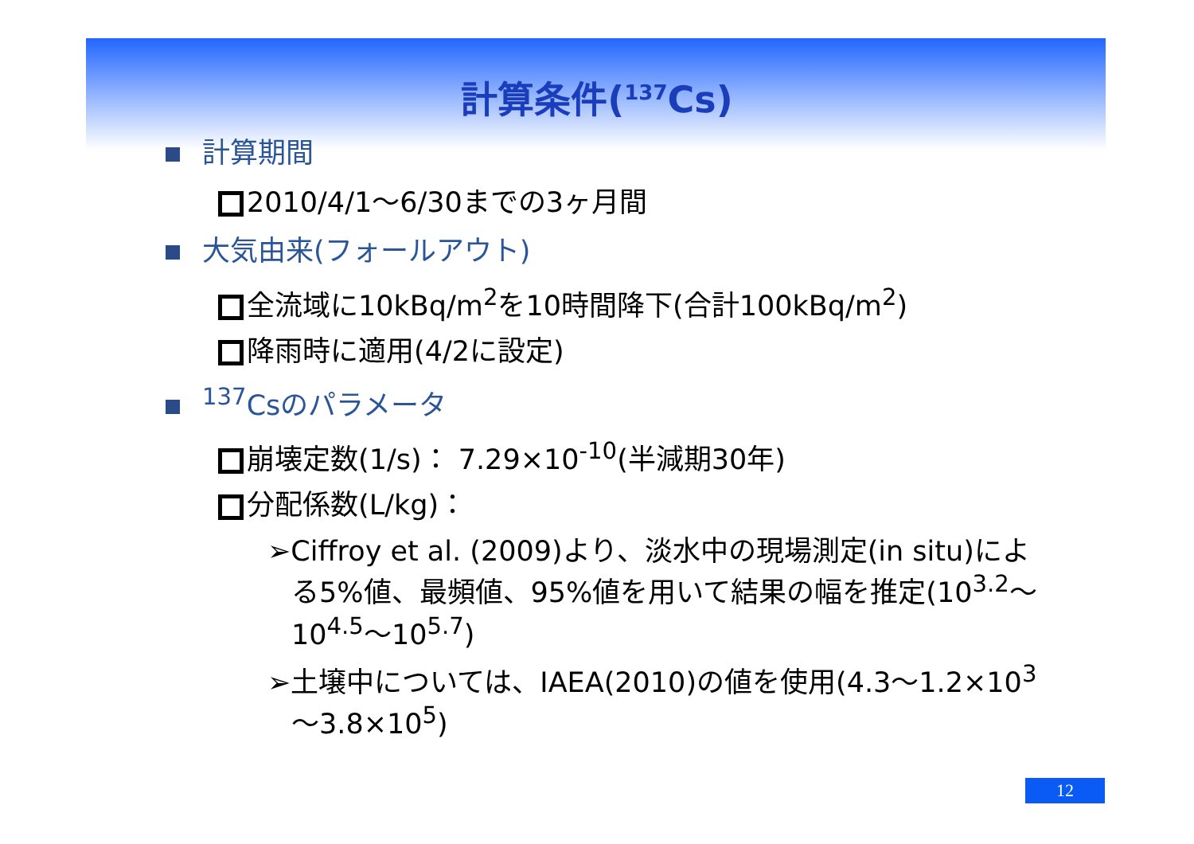計算条件(<sup>137</sup>Cs)
計算期間
2010/4/1～6/30までの3ヶ月間
大気由来(フォールアウト)
全流域に10kBq/m<sup>2</sup>を10時間降下(合計100kBq/m<sup>2</sup>)
降雨時に適用(4/2に設定)
<sup>137</sup>Csのパラメータ
崩壊定数(1/s)： 7.29×10<sup>-10</sup>(半減期30年)
分配係数(L/kg)：
➢Ciffroy et al. (2009)より、淡水中の現場測定(in situ)による5%値、最頻値、95%値を用いて結果の幅を推定(10<sup>3.2</sup>～10<sup>4.5</sup>～10<sup>5.7</sup>)
➢土壌中については、IAEA(2010)の値を使用(4.3～1.2×10<sup>3</sup>～3.8×10<sup>5</sup>)
12